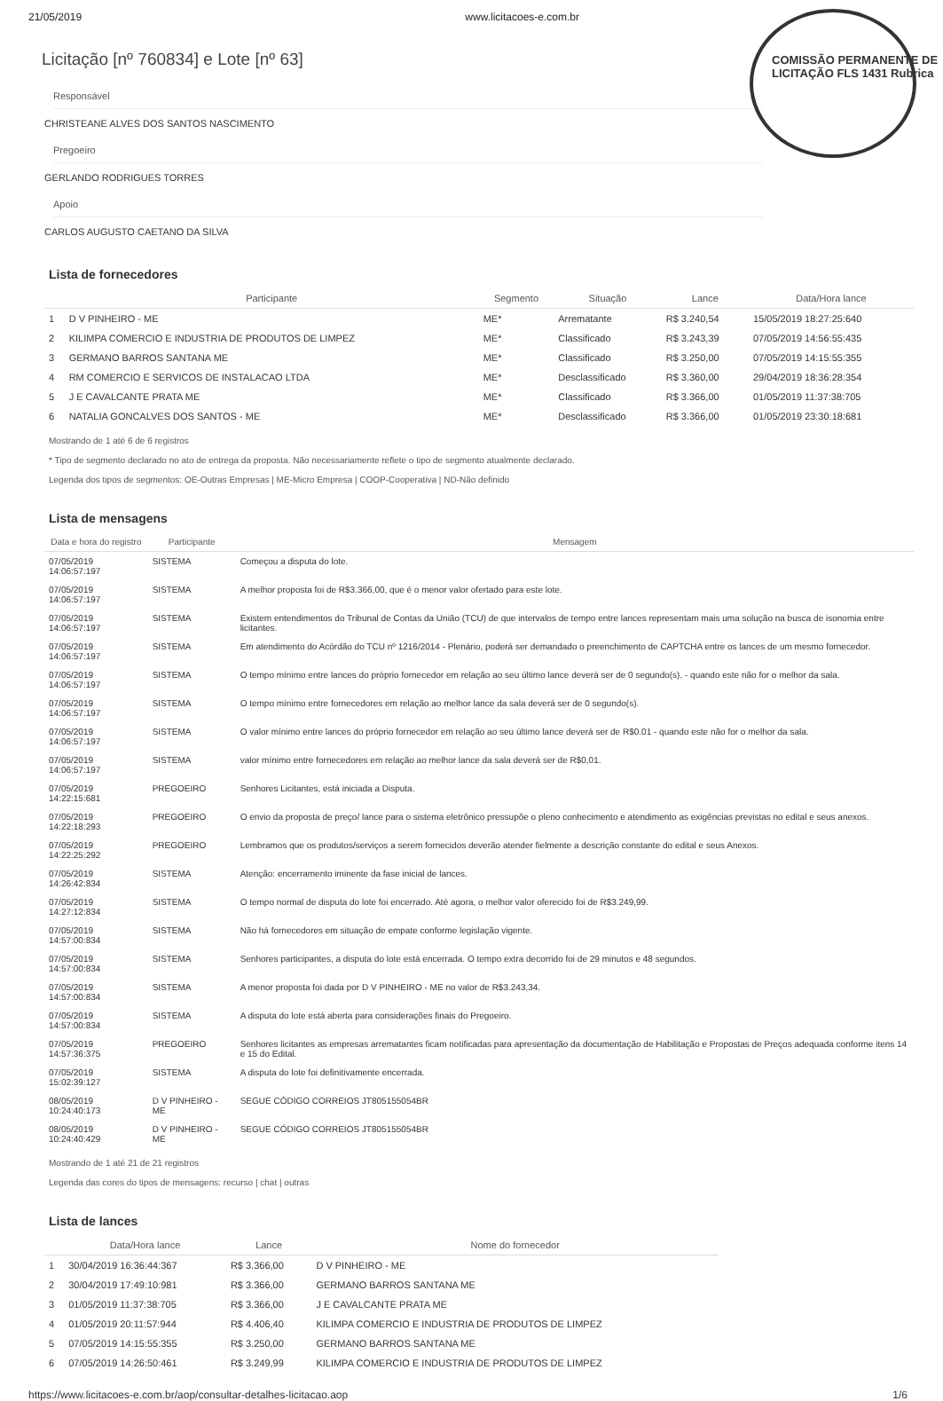21/05/2019 www.licitacoes-e.com.br
COMISSÃO PERMANENTE DE LICITAÇÃO FLS 1431 Rubrica
Licitação [nº 760834] e Lote [nº 63]
Responsável
CHRISTEANE ALVES DOS SANTOS NASCIMENTO
Pregoeiro
GERLANDO RODRIGUES TORRES
Apoio
CARLOS AUGUSTO CAETANO DA SILVA
Lista de fornecedores
| | Participante | Segmento | Situação | Lance | Data/Hora lance |
| --- | --- | --- | --- | --- | --- |
| 1 | D V PINHEIRO - ME | ME* | Arrematante | R$ 3.240,54 | 15/05/2019 18:27:25:640 |
| 2 | KILIMPA COMERCIO E INDUSTRIA DE PRODUTOS DE LIMPEZ | ME* | Classificado | R$ 3.243,39 | 07/05/2019 14:56:55:435 |
| 3 | GERMANO BARROS SANTANA ME | ME* | Classificado | R$ 3.250,00 | 07/05/2019 14:15:55:355 |
| 4 | RM COMERCIO E SERVICOS DE INSTALACAO LTDA | ME* | Desclassificado | R$ 3.360,00 | 29/04/2019 18:36:28:354 |
| 5 | J E CAVALCANTE PRATA ME | ME* | Classificado | R$ 3.366,00 | 01/05/2019 11:37:38:705 |
| 6 | NATALIA GONCALVES DOS SANTOS - ME | ME* | Desclassificado | R$ 3.366,00 | 01/05/2019 23:30:18:681 |
Mostrando de 1 até 6 de 6 registros
* Tipo de segmento declarado no ato de entrega da proposta. Não necessariamente reflete o tipo de segmento atualmente declarado.
Legenda dos tipos de segmentos: OE-Outras Empresas | ME-Micro Empresa | COOP-Cooperativa | ND-Não definido
Lista de mensagens
| Data e hora do registro | Participante | Mensagem |
| --- | --- | --- |
| 07/05/2019 14:06:57:197 | SISTEMA | Começou a disputa do lote. |
| 07/05/2019 14:06:57:197 | SISTEMA | A melhor proposta foi de R$3.366,00, que é o menor valor ofertado para este lote. |
| 07/05/2019 14:06:57:197 | SISTEMA | Existem entendimentos do Tribunal de Contas da União (TCU) de que intervalos de tempo entre lances representam mais uma solução na busca de isonomia entre licitantes. |
| 07/05/2019 14:06:57:197 | SISTEMA | Em atendimento do Acórdão do TCU nº 1216/2014 - Plenário, poderá ser demandado o preenchimento de CAPTCHA entre os lances de um mesmo fornecedor. |
| 07/05/2019 14:06:57:197 | SISTEMA | O tempo mínimo entre lances do próprio fornecedor em relação ao seu último lance deverá ser de 0 segundo(s), - quando este não for o melhor da sala. |
| 07/05/2019 14:06:57:197 | SISTEMA | O tempo mínimo entre fornecedores em relação ao melhor lance da sala deverá ser de 0 segundo(s). |
| 07/05/2019 14:06:57:197 | SISTEMA | O valor mínimo entre lances do próprio fornecedor em relação ao seu último lance deverá ser de R$0.01 - quando este não for o melhor da sala. |
| 07/05/2019 14:06:57:197 | SISTEMA | valor mínimo entre fornecedores em relação ao melhor lance da sala deverá ser de R$0,01. |
| 07/05/2019 14:22:15:681 | PREGOEIRO | Senhores Licitantes, está iniciada a Disputa. |
| 07/05/2019 14:22:18:293 | PREGOEIRO | O envio da proposta de preço/ lance para o sistema eletrônico pressupõe o pleno conhecimento e atendimento as exigências previstas no edital e seus anexos. |
| 07/05/2019 14:22:25:292 | PREGOEIRO | Lembramos que os produtos/serviços a serem fornecidos deverão atender fielmente a descrição constante do edital e seus Anexos. |
| 07/05/2019 14:26:42:834 | SISTEMA | Atenção: encerramento iminente da fase inicial de lances. |
| 07/05/2019 14:27:12:834 | SISTEMA | O tempo normal de disputa do lote foi encerrado. Até agora, o melhor valor oferecido foi de R$3.249,99. |
| 07/05/2019 14:57:00:834 | SISTEMA | Não há fornecedores em situação de empate conforme legislação vigente. |
| 07/05/2019 14:57:00:834 | SISTEMA | Senhores participantes, a disputa do lote está encerrada. O tempo extra decorrido foi de 29 minutos e 48 segundos. |
| 07/05/2019 14:57:00:834 | SISTEMA | A menor proposta foi dada por D V PINHEIRO - ME no valor de R$3.243,34. |
| 07/05/2019 14:57:00:834 | SISTEMA | A disputa do lote está aberta para considerações finais do Pregoeiro. |
| 07/05/2019 14:57:36:375 | PREGOEIRO | Senhores licitantes as empresas arrematantes ficam notificadas para apresentação da documentação de Habilitação e Propostas de Preços adequada conforme itens 14 e 15 do Edital. |
| 07/05/2019 15:02:39:127 | SISTEMA | A disputa do lote foi definitivamente encerrada. |
| 08/05/2019 10:24:40:173 | D V PINHEIRO - ME | SEGUE CÓDIGO CORREIOS JT805155054BR |
| 08/05/2019 10:24:40:429 | D V PINHEIRO - ME | SEGUE CÓDIGO CORREIOS JT805155054BR |
Mostrando de 1 até 21 de 21 registros
Legenda das cores do tipos de mensagens: recurso | chat | outras
Lista de lances
| | Data/Hora lance | Lance | Nome do fornecedor |
| --- | --- | --- | --- |
| 1 | 30/04/2019 16:36:44:367 | R$ 3.366,00 | D V PINHEIRO - ME |
| 2 | 30/04/2019 17:49:10:981 | R$ 3.366,00 | GERMANO BARROS SANTANA ME |
| 3 | 01/05/2019 11:37:38:705 | R$ 3.366,00 | J E CAVALCANTE PRATA ME |
| 4 | 01/05/2019 20:11:57:944 | R$ 4.406,40 | KILIMPA COMERCIO E INDUSTRIA DE PRODUTOS DE LIMPEZ |
| 5 | 07/05/2019 14:15:55:355 | R$ 3.250,00 | GERMANO BARROS SANTANA ME |
| 6 | 07/05/2019 14:26:50:461 | R$ 3.249,99 | KILIMPA COMERCIO E INDUSTRIA DE PRODUTOS DE LIMPEZ |
https://www.licitacoes-e.com.br/aop/consultar-detalhes-licitacao.aop 1/6